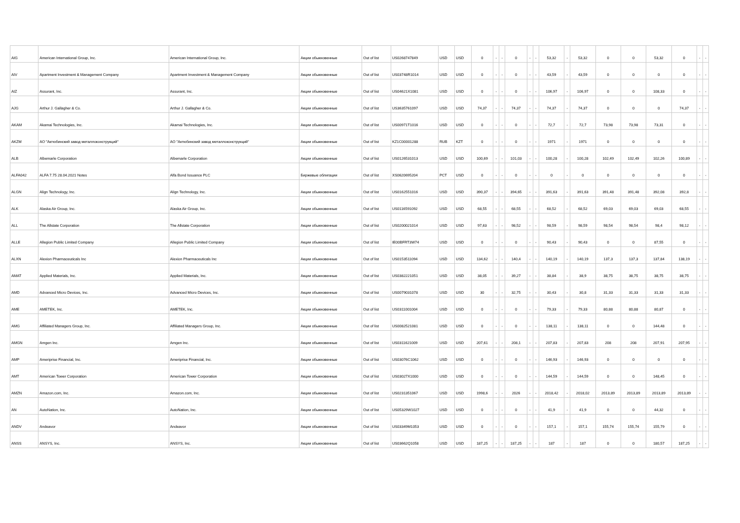| AIG | American International Group, Inc. | American International Group, Inc. | Акции обыкновенные | Out of list | US0268747849 | USD | USD | 0 | - | - | 0 | - | - | 53,32 | - | 53,32 | 0 | 0 | 53,32 | 0 | - | - |
| AIV | Apartment Investment & Management Company | Apartment Investment & Management Company | Акции обыкновенные | Out of list | US03748R1014 | USD | USD | 0 | - | - | 0 | - | - | 43,59 | - | 43,59 | 0 | 0 | 0 | 0 | - | - |
| AIZ | Assurant, Inc. | Assurant, Inc. | Акции обыкновенные | Out of list | US04621X1081 | USD | USD | 0 | - | - | 0 | - | - | 106,97 | - | 106,97 | 0 | 0 | 108,33 | 0 | - | - |
| AJG | Arthur J. Gallagher & Co. | Arthur J. Gallagher & Co. | Акции обыкновенные | Out of list | US3635761097 | USD | USD | 74,37 | - | - | 74,37 | - | - | 74,37 | - | 74,37 | 0 | 0 | 0 | 74,37 | - | - |
| AKAM | Akamai Technologies, Inc. | Akamai Technologies, Inc. | Акции обыкновенные | Out of list | US00971T1016 | USD | USD | 0 | - | - | 0 | - | - | 72,7 | - | 72,7 | 73,98 | 73,98 | 73,31 | 0 | - | - |
| AKZM | АО "Актюбинский завод металлоконструкций" | АО "Актюбинский завод металлоконструкций" | Акции обыкновенные | Out of list | KZ1C00001288 | RUB | KZT | 0 | - | - | 0 | - | - | 1971 | - | 1971 | 0 | 0 | 0 | 0 | - | - |
| ALB | Albemarle Corporation | Albemarle Corporation | Акции обыкновенные | Out of list | US0126531013 | USD | USD | 100,69 | - | - | 101,03 | - | - | 100,28 | - | 100,28 | 102,49 | 102,49 | 102,26 | 100,89 | - | - |
| ALFA042 | ALFA 7.75 28.04.2021 Notes | Alfa Bond Issuance PLC | Биржевые облигации | Out of list | XS0620695204 | PCT | USD | 0 | - | - | 0 | - | - | 0 | - | 0 | 0 | 0 | 0 | 0 | - | - |
| ALGN | Align Technology, Inc. | Align Technology, Inc. | Акции обыкновенные | Out of list | US0162551016 | USD | USD | 390,37 | - | - | 394,65 | - | - | 391,63 | - | 391,63 | 391,48 | 391,48 | 392,08 | 392,8 | - | - |
| ALK | Alaska Air Group, Inc. | Alaska Air Group, Inc. | Акции обыкновенные | Out of list | US0116591092 | USD | USD | 68,55 | - | - | 68,55 | - | - | 68,52 | - | 68,52 | 69,03 | 69,03 | 69,03 | 68,55 | - | - |
| ALL | The Allstate Corporation | The Allstate Corporation | Акции обыкновенные | Out of list | US0200021014 | USD | USD | 97,63 | - | - | 98,52 | - | - | 98,59 | - | 98,59 | 98,54 | 98,54 | 98,4 | 98,12 | - | - |
| ALLE | Allegion Public Limited Company | Allegion Public Limited Company | Акции обыкновенные | Out of list | IE00BFRT3W74 | USD | USD | 0 | - | - | 0 | - | - | 90,43 | - | 90,43 | 0 | 0 | 87,55 | 0 | - | - |
| ALXN | Alexion Pharmaceuticals Inc | Alexion Pharmaceuticals Inc | Акции обыкновенные | Out of list | US0153511094 | USD | USD | 134,62 | - | - | 140,4 | - | - | 140,19 | - | 140,19 | 137,3 | 137,3 | 137,84 | 138,19 | - | - |
| AMAT | Applied Materials, Inc. | Applied Materials, Inc. | Акции обыкновенные | Out of list | US0382221051 | USD | USD | 38,05 | - | - | 39,27 | - | - | 38,84 | - | 38,9 | 38,75 | 38,75 | 38,75 | 38,75 | - | - |
| AMD | Advanced Micro Devices, Inc. | Advanced Micro Devices, Inc. | Акции обыкновенные | Out of list | US0079031078 | USD | USD | 30 | - | - | 32,75 | - | - | 30,43 | - | 30,8 | 31,33 | 31,33 | 31,33 | 31,33 | - | - |
| AME | AMETEK, Inc. | AMETEK, Inc. | Акции обыкновенные | Out of list | US0311001004 | USD | USD | 0 | - | - | 0 | - | - | 79,33 | - | 79,33 | 80,88 | 80,88 | 80,87 | 0 | - | - |
| AMG | Affiliated Managers Group, Inc. | Affiliated Managers Group, Inc. | Акции обыкновенные | Out of list | US0082521081 | USD | USD | 0 | - | - | 0 | - | - | 138,11 | - | 138,11 | 0 | 0 | 144,48 | 0 | - | - |
| AMGN | Amgen Inc. | Amgen Inc. | Акции обыкновенные | Out of list | US0311621009 | USD | USD | 207,61 | - | - | 208,1 | - | - | 207,83 | - | 207,83 | 208 | 208 | 207,91 | 207,95 | - | - |
| AMP | Ameriprise Financial, Inc. | Ameriprise Financial, Inc. | Акции обыкновенные | Out of list | US03076C1062 | USD | USD | 0 | - | - | 0 | - | - | 146,93 | - | 146,93 | 0 | 0 | 0 | 0 | - | - |
| AMT | American Tower Corporation | American Tower Corporation | Акции обыкновенные | Out of list | US03027X1000 | USD | USD | 0 | - | - | 0 | - | - | 144,59 | - | 144,59 | 0 | 0 | 148,45 | 0 | - | - |
| AMZN | Amazon.com, Inc. | Amazon.com, Inc. | Акции обыкновенные | Out of list | US0231351067 | USD | USD | 1998,6 | - | - | 2026 | - | - | 2018,42 | - | 2018,02 | 2013,89 | 2013,89 | 2013,89 | 2013,89 | - | - |
| AN | AutoNation, Inc. | AutoNation, Inc. | Акции обыкновенные | Out of list | US05329W1027 | USD | USD | 0 | - | - | 0 | - | - | 41,9 | - | 41,9 | 0 | 0 | 44,32 | 0 | - | - |
| ANDV | Andeavor | Andeavor | Акции обыкновенные | Out of list | US03349M1053 | USD | USD | 0 | - | - | 0 | - | - | 157,1 | - | 157,1 | 155,74 | 155,74 | 155,79 | 0 | - | - |
| ANSS | ANSYS, Inc. | ANSYS, Inc. | Акции обыкновенные | Out of list | US03662Q1058 | USD | USD | 187,25 | - | - | 187,25 | - | - | 187 | - | 187 | 0 | 0 | 180,57 | 187,25 | - | - |